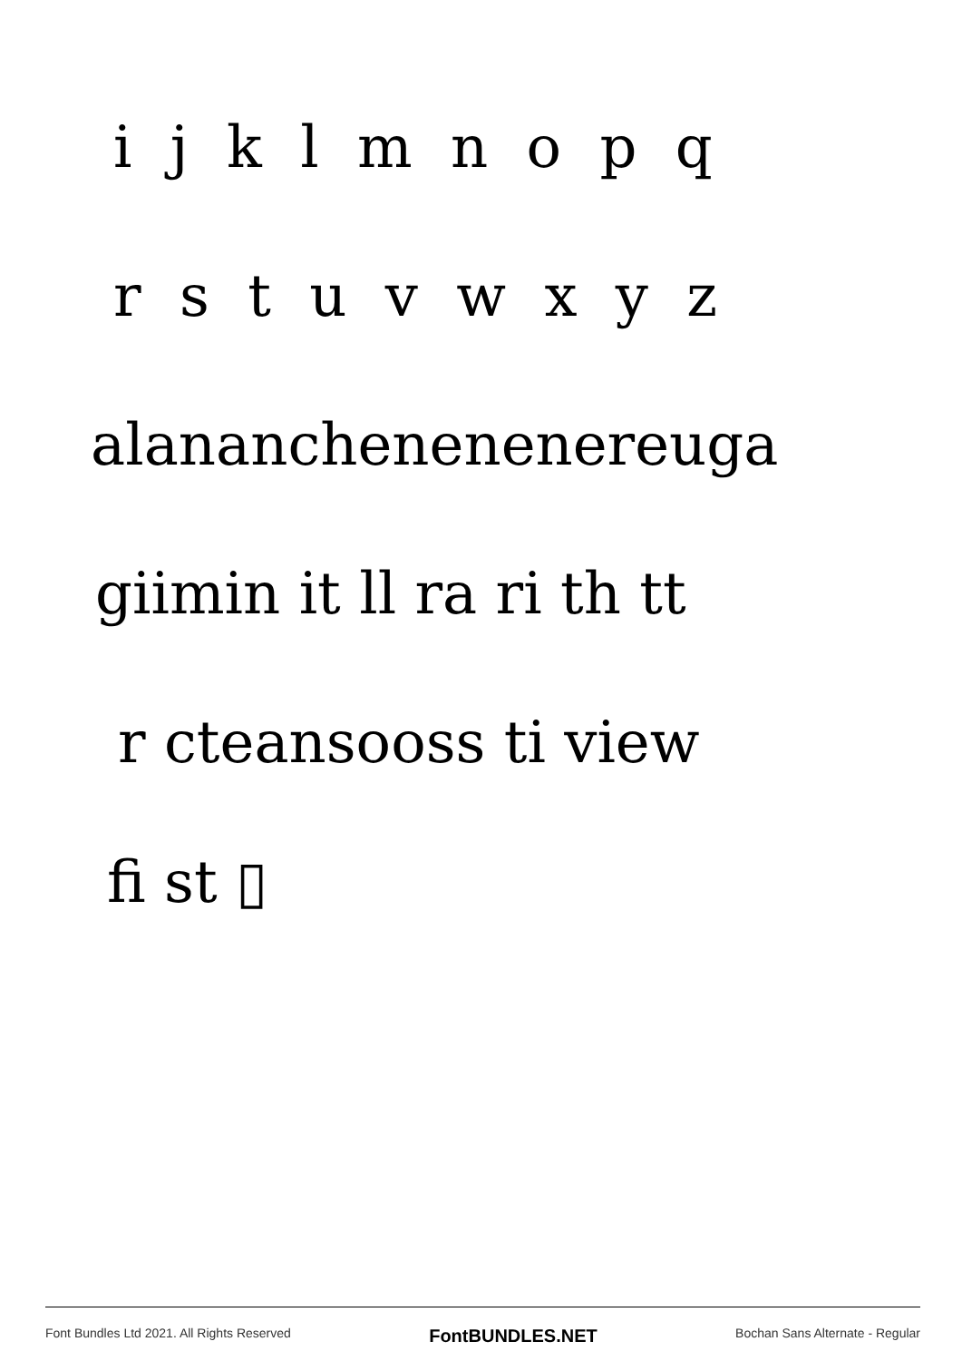i j k l m n o p q
r s t u v w x y z
alananchenenenereuga
giimin it ll ra ri th tt
r cteansooss ti view
fi st ▯
Font Bundles Ltd 2021. All Rights Reserved FontBUNDLES.NET Bochan Sans Alternate - Regular